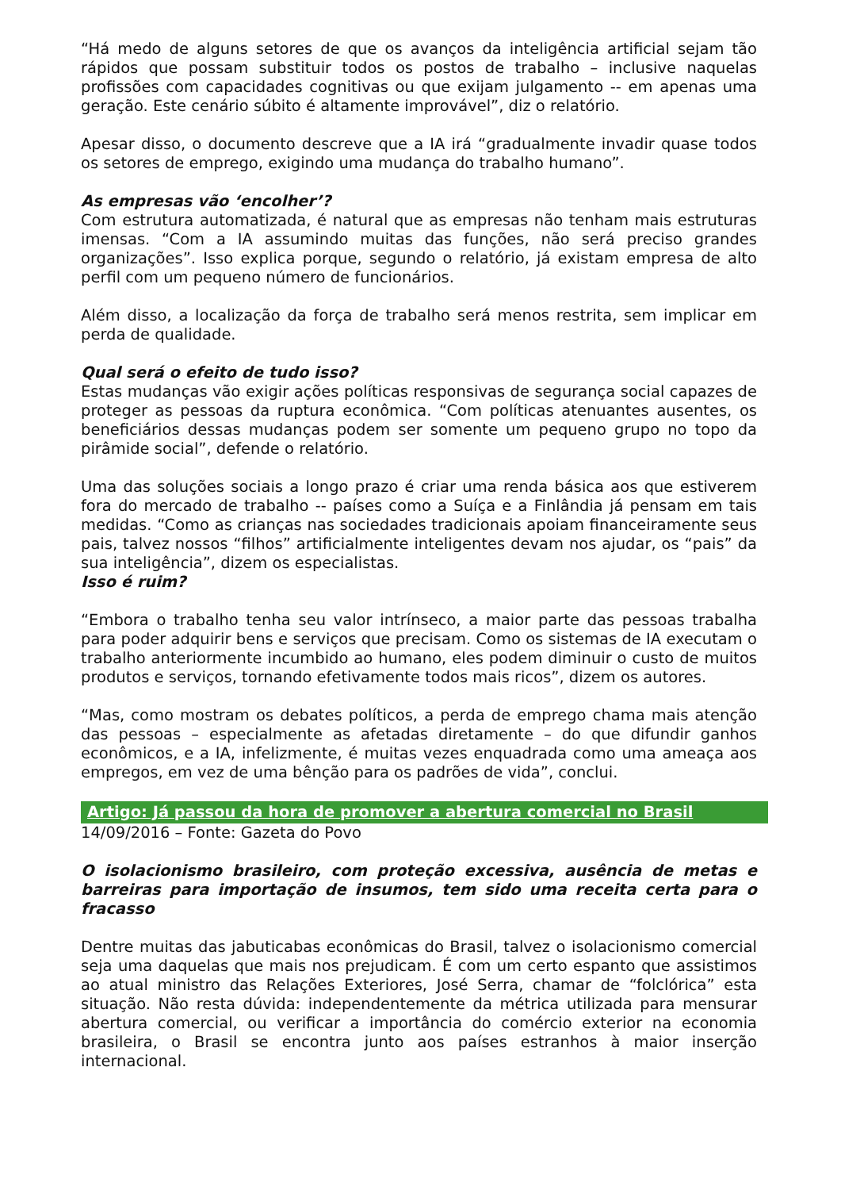“Há medo de alguns setores de que os avanços da inteligência artificial sejam tão rápidos que possam substituir todos os postos de trabalho – inclusive naquelas profissões com capacidades cognitivas ou que exijam julgamento -- em apenas uma geração. Este cenário súbito é altamente improvável”, diz o relatório.
Apesar disso, o documento descreve que a IA irá “gradualmente invadir quase todos os setores de emprego, exigindo uma mudança do trabalho humano”.
As empresas vão ‘encolher’?
Com estrutura automatizada, é natural que as empresas não tenham mais estruturas imensas. “Com a IA assumindo muitas das funções, não será preciso grandes organizações”. Isso explica porque, segundo o relatório, já existam empresa de alto perfil com um pequeno número de funcionários.
Além disso, a localização da força de trabalho será menos restrita, sem implicar em perda de qualidade.
Qual será o efeito de tudo isso?
Estas mudanças vão exigir ações políticas responsivas de segurança social capazes de proteger as pessoas da ruptura econômica. “Com políticas atenuantes ausentes, os beneficiários dessas mudanças podem ser somente um pequeno grupo no topo da pirâmide social”, defende o relatório.
Uma das soluções sociais a longo prazo é criar uma renda básica aos que estiverem fora do mercado de trabalho -- países como a Suíça e a Finlândia já pensam em tais medidas. “Como as crianças nas sociedades tradicionais apoiam financeiramente seus pais, talvez nossos “filhos” artificialmente inteligentes devam nos ajudar, os “pais” da sua inteligência”, dizem os especialistas.
Isso é ruim?
“Embora o trabalho tenha seu valor intrínseco, a maior parte das pessoas trabalha para poder adquirir bens e serviços que precisam. Como os sistemas de IA executam o trabalho anteriormente incumbido ao humano, eles podem diminuir o custo de muitos produtos e serviços, tornando efetivamente todos mais ricos”, dizem os autores.
“Mas, como mostram os debates políticos, a perda de emprego chama mais atenção das pessoas – especialmente as afetadas diretamente – do que difundir ganhos econômicos, e a IA, infelizmente, é muitas vezes enquadrada como uma ameaça aos empregos, em vez de uma bênção para os padrões de vida”, conclui.
Artigo: Já passou da hora de promover a abertura comercial no Brasil
14/09/2016 – Fonte: Gazeta do Povo
O isolacionismo brasileiro, com proteção excessiva, ausência de metas e barreiras para importação de insumos, tem sido uma receita certa para o fracasso
Dentre muitas das jabuticabas econômicas do Brasil, talvez o isolacionismo comercial seja uma daquelas que mais nos prejudicam. É com um certo espanto que assistimos ao atual ministro das Relações Exteriores, José Serra, chamar de “folclórica” esta situação. Não resta dúvida: independentemente da métrica utilizada para mensurar abertura comercial, ou verificar a importância do comércio exterior na economia brasileira, o Brasil se encontra junto aos países estranhos à maior inserção internacional.